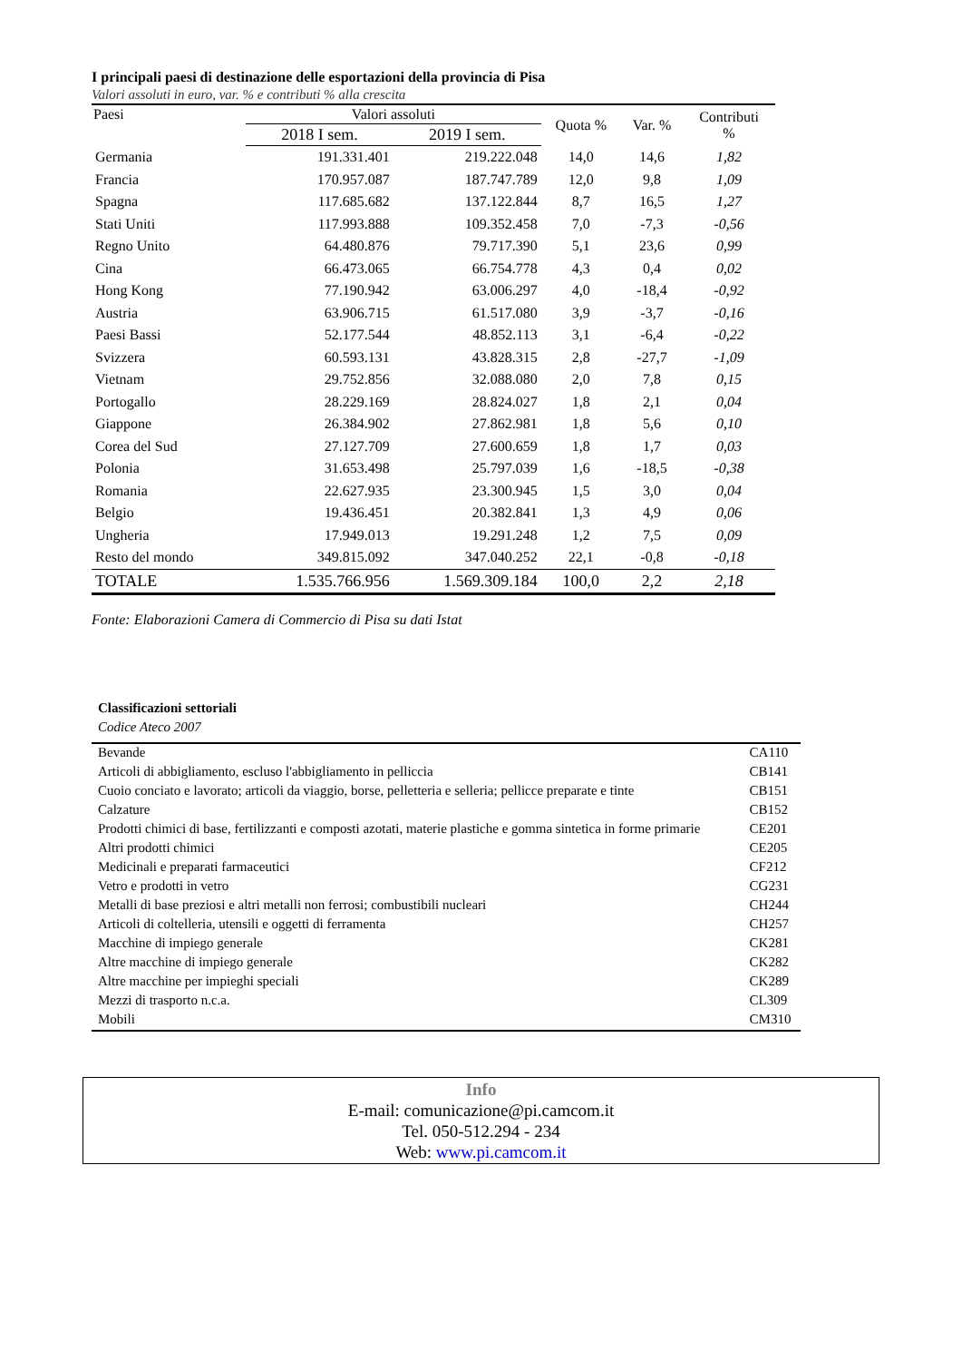I principali paesi di destinazione delle esportazioni della provincia di Pisa
Valori assoluti in euro, var. % e contributi % alla crescita
| Paesi | Valori assoluti | | Quota % | Var. % | Contributi % |
| --- | --- | --- | --- | --- | --- |
| | 2018 I sem. | 2019 I sem. | | | |
| Germania | 191.331.401 | 219.222.048 | 14,0 | 14,6 | 1,82 |
| Francia | 170.957.087 | 187.747.789 | 12,0 | 9,8 | 1,09 |
| Spagna | 117.685.682 | 137.122.844 | 8,7 | 16,5 | 1,27 |
| Stati Uniti | 117.993.888 | 109.352.458 | 7,0 | -7,3 | -0,56 |
| Regno Unito | 64.480.876 | 79.717.390 | 5,1 | 23,6 | 0,99 |
| Cina | 66.473.065 | 66.754.778 | 4,3 | 0,4 | 0,02 |
| Hong Kong | 77.190.942 | 63.006.297 | 4,0 | -18,4 | -0,92 |
| Austria | 63.906.715 | 61.517.080 | 3,9 | -3,7 | -0,16 |
| Paesi Bassi | 52.177.544 | 48.852.113 | 3,1 | -6,4 | -0,22 |
| Svizzera | 60.593.131 | 43.828.315 | 2,8 | -27,7 | -1,09 |
| Vietnam | 29.752.856 | 32.088.080 | 2,0 | 7,8 | 0,15 |
| Portogallo | 28.229.169 | 28.824.027 | 1,8 | 2,1 | 0,04 |
| Giappone | 26.384.902 | 27.862.981 | 1,8 | 5,6 | 0,10 |
| Corea del Sud | 27.127.709 | 27.600.659 | 1,8 | 1,7 | 0,03 |
| Polonia | 31.653.498 | 25.797.039 | 1,6 | -18,5 | -0,38 |
| Romania | 22.627.935 | 23.300.945 | 1,5 | 3,0 | 0,04 |
| Belgio | 19.436.451 | 20.382.841 | 1,3 | 4,9 | 0,06 |
| Ungheria | 17.949.013 | 19.291.248 | 1,2 | 7,5 | 0,09 |
| Resto del mondo | 349.815.092 | 347.040.252 | 22,1 | -0,8 | -0,18 |
| TOTALE | 1.535.766.956 | 1.569.309.184 | 100,0 | 2,2 | 2,18 |
Fonte: Elaborazioni Camera di Commercio di Pisa su dati Istat
Classificazioni settoriali
Codice Ateco 2007
| Bevande | CA110 |
| Articoli di abbigliamento, escluso l'abbigliamento in pelliccia | CB141 |
| Cuoio conciato e lavorato; articoli da viaggio, borse, pelletteria e selleria; pellicce preparate e tinte | CB151 |
| Calzature | CB152 |
| Prodotti chimici di base, fertilizzanti e composti azotati, materie plastiche e gomma sintetica in forme primarie | CE201 |
| Altri prodotti chimici | CE205 |
| Medicinali e preparati farmaceutici | CF212 |
| Vetro e prodotti in vetro | CG231 |
| Metalli di base preziosi e altri metalli non ferrosi; combustibili nucleari | CH244 |
| Articoli di coltelleria, utensili e oggetti di ferramenta | CH257 |
| Macchine di impiego generale | CK281 |
| Altre macchine di impiego generale | CK282 |
| Altre macchine per impieghi speciali | CK289 |
| Mezzi di trasporto n.c.a. | CL309 |
| Mobili | CM310 |
Info
E-mail: comunicazione@pi.camcom.it
Tel. 050-512.294 - 234
Web: www.pi.camcom.it